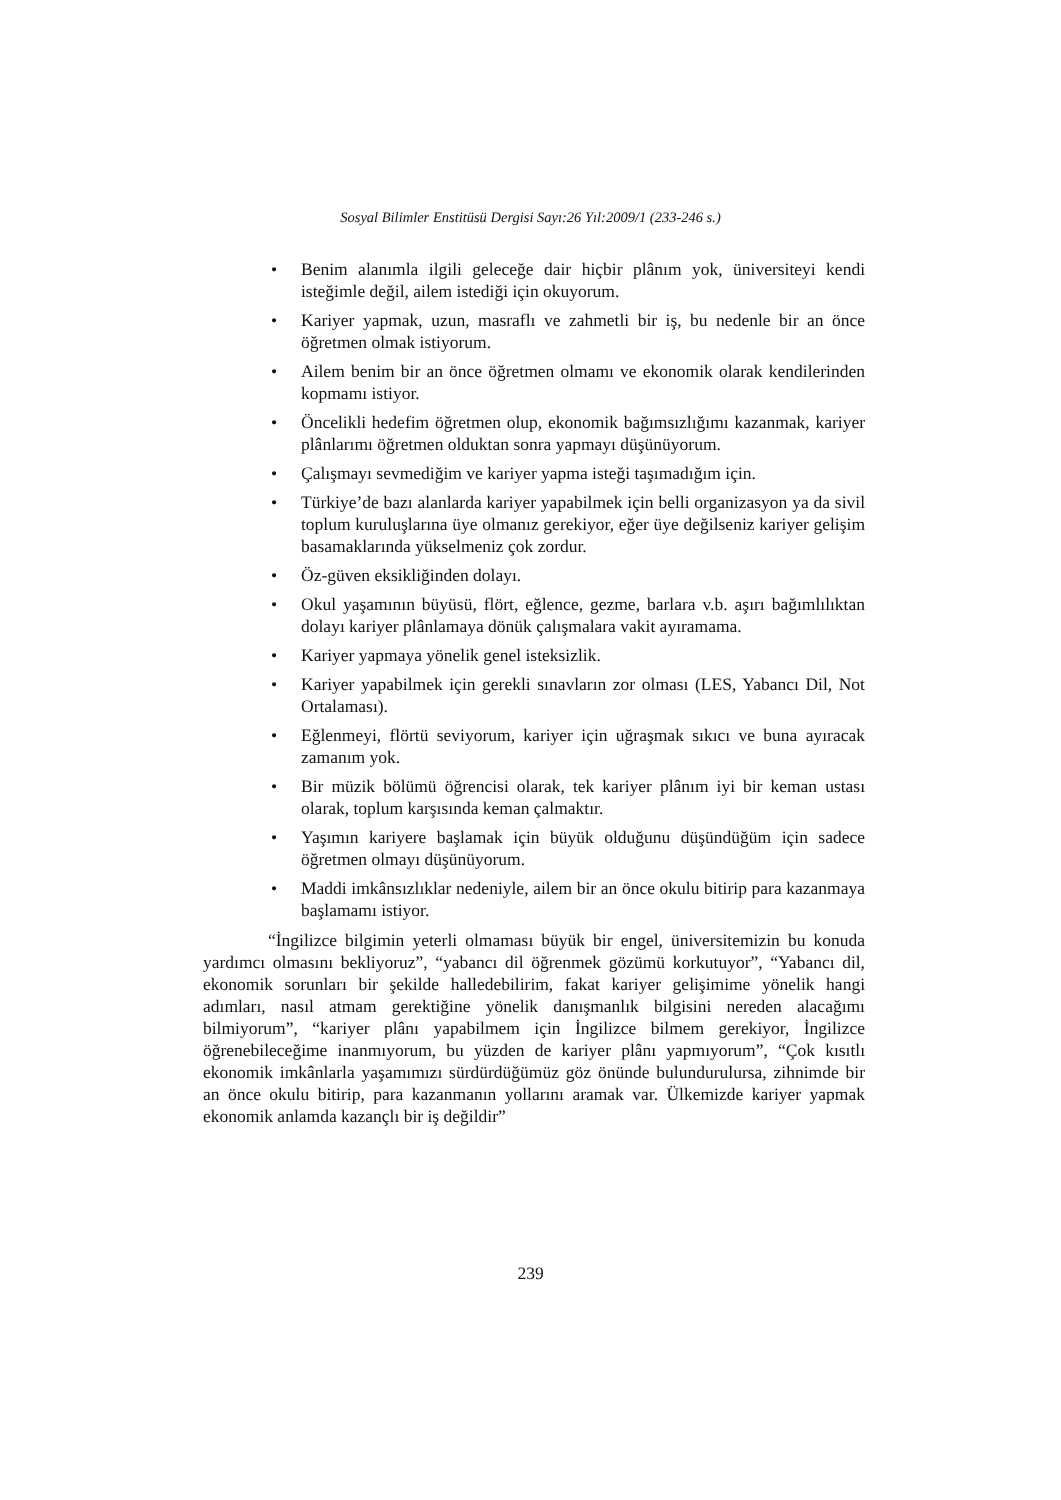Sosyal Bilimler Enstitüsü Dergisi Sayı:26 Yıl:2009/1 (233-246 s.)
• Benim alanımla ilgili geleceğe dair hiçbir plânım yok, üniversiteyi kendi isteğimle değil, ailem istediği için okuyorum.
• Kariyer yapmak, uzun, masraflı ve zahmetli bir iş, bu nedenle bir an önce öğretmen olmak istiyorum.
• Ailem benim bir an önce öğretmen olmamı ve ekonomik olarak kendilerinden kopmamı istiyor.
• Öncelikli hedefim öğretmen olup, ekonomik bağımsızlığımı kazanmak, kariyer plânlarımı öğretmen olduktan sonra yapmayı düşünüyorum.
• Çalışmayı sevmediğim ve kariyer yapma isteği taşımadığım için.
• Türkiye’de bazı alanlarda kariyer yapabilmek için belli organizasyon ya da sivil toplum kuruluşlarına üye olmanız gerekiyor, eğer üye değilseniz kariyer gelişim basamaklarında yükselmeniz çok zordur.
• Öz-güven eksikliğinden dolayı.
• Okul yaşamının büyüsü, flört, eğlence, gezme, barlara v.b. aşırı bağımlılıktan dolayı kariyer plânlamaya dönük çalışmalara vakit ayıramama.
• Kariyer yapmaya yönelik genel isteksizlik.
• Kariyer yapabilmek için gerekli sınavların zor olması (LES, Yabancı Dil, Not Ortalaması).
• Eğlenmeyi, flörtü seviyorum, kariyer için uğraşmak sıkıcı ve buna ayıracak zamanım yok.
• Bir müzik bölümü öğrencisi olarak, tek kariyer plânım iyi bir keman ustası olarak, toplum karşısında keman çalmaktır.
• Yaşımın kariyere başlamak için büyük olduğunu düşündüğüm için sadece öğretmen olmayı düşünüyorum.
• Maddi imkânsızlıklar nedeniyle, ailem bir an önce okulu bitirip para kazanmaya başlamamı istiyor.
“İngilizce bilgimin yeterli olmaması büyük bir engel, üniversitemizin bu konuda yardımcı olmasını bekliyoruz”, “yabancı dil öğrenmek gözümü korkutuyor”, “Yabancı dil, ekonomik sorunları bir şekilde halledebilirim, fakat kariyer gelişimime yönelik hangi adımları, nasıl atmam gerektiğine yönelik danışmanlık bilgisini nereden alacağımı bilmiyorum”, “kariyer plânı yapabilmem için İngilizce bilmem gerekiyor, İngilizce öğrenebileceğime inanmıyorum, bu yüzden de kariyer plânı yapmıyorum”, “Çok kısıtlı ekonomik imkânlarla yaşamımızı sürdürdüğümüz göz önünde bulundurulursa, zihnimde bir an önce okulu bitirip, para kazanmanın yollarını aramak var. Ülkemizde kariyer yapmak ekonomik anlamda kazançlı bir iş değildir”
239